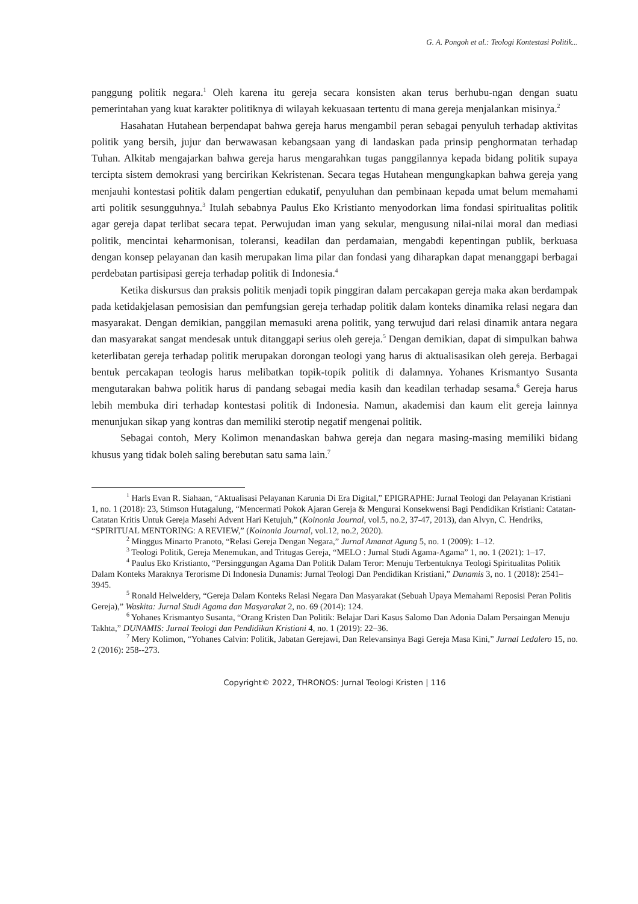G. A. Pongoh et al.: Teologi Kontestasi Politik...
panggung politik negara.<sup>1</sup> Oleh karena itu gereja secara konsisten akan terus berhubu-ngan dengan suatu pemerintahan yang kuat karakter politiknya di wilayah kekuasaan tertentu di mana gereja menjalankan misinya.<sup>2</sup>
Hasahatan Hutahean berpendapat bahwa gereja harus mengambil peran sebagai penyuluh terhadap aktivitas politik yang bersih, jujur dan berwawasan kebangsaan yang di landaskan pada prinsip penghormatan terhadap Tuhan. Alkitab mengajarkan bahwa gereja harus mengarahkan tugas panggilannya kepada bidang politik supaya tercipta sistem demokrasi yang bercirikan Kekristenan. Secara tegas Hutahean mengungkapkan bahwa gereja yang menjauhi kontestasi politik dalam pengertian edukatif, penyuluhan dan pembinaan kepada umat belum memahami arti politik sesungguhnya.<sup>3</sup> Itulah sebabnya Paulus Eko Kristianto menyodorkan lima fondasi spiritualitas politik agar gereja dapat terlibat secara tepat. Perwujudan iman yang sekular, mengusung nilai-nilai moral dan mediasi politik, mencintai keharmonisan, toleransi, keadilan dan perdamaian, mengabdi kepentingan publik, berkuasa dengan konsep pelayanan dan kasih merupakan lima pilar dan fondasi yang diharapkan dapat menanggapi berbagai perdebatan partisipasi gereja terhadap politik di Indonesia.<sup>4</sup>
Ketika diskursus dan praksis politik menjadi topik pinggiran dalam percakapan gereja maka akan berdampak pada ketidakjelasan pemosisian dan pemfungsian gereja terhadap politik dalam konteks dinamika relasi negara dan masyarakat. Dengan demikian, panggilan memasuki arena politik, yang terwujud dari relasi dinamik antara negara dan masyarakat sangat mendesak untuk ditanggapi serius oleh gereja.<sup>5</sup> Dengan demikian, dapat di simpulkan bahwa keterlibatan gereja terhadap politik merupakan dorongan teologi yang harus di aktualisasikan oleh gereja. Berbagai bentuk percakapan teologis harus melibatkan topik-topik politik di dalamnya. Yohanes Krismantyo Susanta mengutarakan bahwa politik harus di pandang sebagai media kasih dan keadilan terhadap sesama.<sup>6</sup> Gereja harus lebih membuka diri terhadap kontestasi politik di Indonesia. Namun, akademisi dan kaum elit gereja lainnya menunjukan sikap yang kontras dan memiliki sterotip negatif mengenai politik.
Sebagai contoh, Mery Kolimon menandaskan bahwa gereja dan negara masing-masing memiliki bidang khusus yang tidak boleh saling berebutan satu sama lain.<sup>7</sup>
<sup>1</sup> Harls Evan R. Siahaan, “Aktualisasi Pelayanan Karunia Di Era Digital,” EPIGRAPHE: Jurnal Teologi dan Pelayanan Kristiani 1, no. 1 (2018): 23, Stimson Hutagalung, “Mencermati Pokok Ajaran Gereja & Mengurai Konsekwensi Bagi Pendidikan Kristiani: Catatan-Catatan Kritis Untuk Gereja Masehi Advent Hari Ketujuh,” (Koinonia Journal, vol.5, no.2, 37-47, 2013), dan Alvyn, C. Hendriks, “SPIRITUAL MENTORING: A REVIEW,” (Koinonia Journal, vol.12, no.2, 2020).
<sup>2</sup> Minggus Minarto Pranoto, “Relasi Gereja Dengan Negara,” Jurnal Amanat Agung 5, no. 1 (2009): 1–12.
<sup>3</sup> Teologi Politik, Gereja Menemukan, and Tritugas Gereja, “MELO : Jurnal Studi Agama-Agama” 1, no. 1 (2021): 1–17.
<sup>4</sup> Paulus Eko Kristianto, “Persinggungan Agama Dan Politik Dalam Teror: Menuju Terbentuknya Teologi Spiritualitas Politik Dalam Konteks Maraknya Terorisme Di Indonesia Dunamis: Jurnal Teologi Dan Pendidikan Kristiani,” Dunamis 3, no. 1 (2018): 2541–3945.
<sup>5</sup> Ronald Helweldery, “Gereja Dalam Konteks Relasi Negara Dan Masyarakat (Sebuah Upaya Memahami Reposisi Peran Politis Gereja),” Waskita: Jurnal Studi Agama dan Masyarakat 2, no. 69 (2014): 124.
<sup>6</sup> Yohanes Krismantyo Susanta, “Orang Kristen Dan Politik: Belajar Dari Kasus Salomo Dan Adonia Dalam Persaingan Menuju Takhta,” DUNAMIS: Jurnal Teologi dan Pendidikan Kristiani 4, no. 1 (2019): 22–36.
<sup>7</sup> Mery Kolimon, “Yohanes Calvin: Politik, Jabatan Gerejawi, Dan Relevansinya Bagi Gereja Masa Kini,” Jurnal Ledalero 15, no. 2 (2016): 258--273.
Copyright© 2022, THRONOS: Jurnal Teologi Kristen | 116